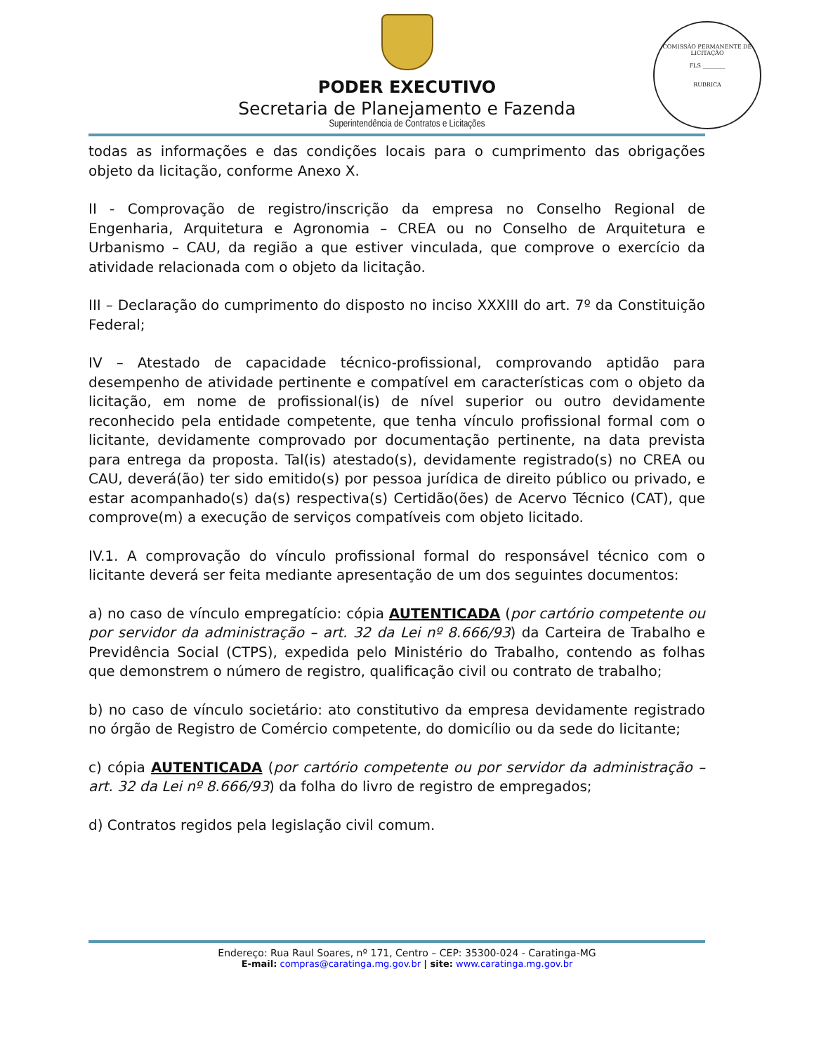PODER EXECUTIVO
Secretaria de Planejamento e Fazenda
Superintendência de Contratos e Licitações
COMISSÃO PERMANENTE DE LICITAÇÃO
FLS ________
RUBRICA
todas as informações e das condições locais para o cumprimento das obrigações objeto da licitação, conforme Anexo X.
II - Comprovação de registro/inscrição da empresa no Conselho Regional de Engenharia, Arquitetura e Agronomia – CREA ou no Conselho de Arquitetura e Urbanismo – CAU, da região a que estiver vinculada, que comprove o exercício da atividade relacionada com o objeto da licitação.
III – Declaração do cumprimento do disposto no inciso XXXIII do art. 7º da Constituição Federal;
IV – Atestado de capacidade técnico-profissional, comprovando aptidão para desempenho de atividade pertinente e compatível em características com o objeto da licitação, em nome de profissional(is) de nível superior ou outro devidamente reconhecido pela entidade competente, que tenha vínculo profissional formal com o licitante, devidamente comprovado por documentação pertinente, na data prevista para entrega da proposta. Tal(is) atestado(s), devidamente registrado(s) no CREA ou CAU, deverá(ão) ter sido emitido(s) por pessoa jurídica de direito público ou privado, e estar acompanhado(s) da(s) respectiva(s) Certidão(ões) de Acervo Técnico (CAT), que comprove(m) a execução de serviços compatíveis com objeto licitado.
IV.1. A comprovação do vínculo profissional formal do responsável técnico com o licitante deverá ser feita mediante apresentação de um dos seguintes documentos:
a) no caso de vínculo empregatício: cópia AUTENTICADA (por cartório competente ou por servidor da administração – art. 32 da Lei nº 8.666/93) da Carteira de Trabalho e Previdência Social (CTPS), expedida pelo Ministério do Trabalho, contendo as folhas que demonstrem o número de registro, qualificação civil ou contrato de trabalho;
b) no caso de vínculo societário: ato constitutivo da empresa devidamente registrado no órgão de Registro de Comércio competente, do domicílio ou da sede do licitante;
c) cópia AUTENTICADA (por cartório competente ou por servidor da administração – art. 32 da Lei nº 8.666/93) da folha do livro de registro de empregados;
d) Contratos regidos pela legislação civil comum.
Endereço: Rua Raul Soares, nº 171, Centro – CEP: 35300-024 - Caratinga-MG
E-mail: compras@caratinga.mg.gov.br | site: www.caratinga.mg.gov.br